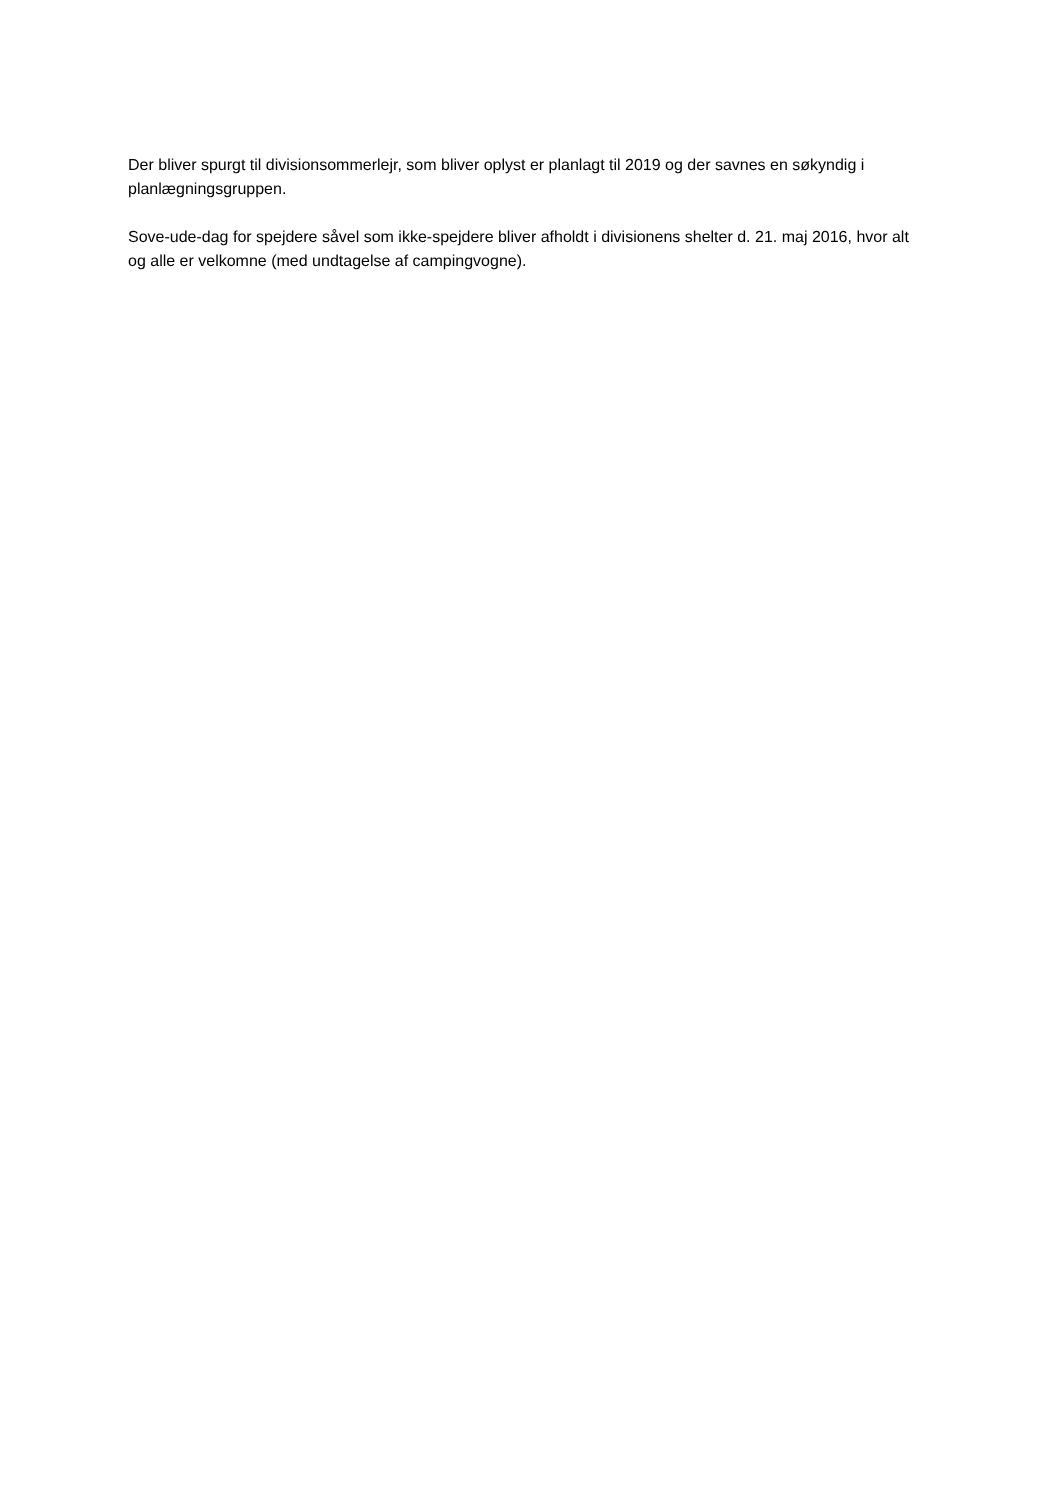Der bliver spurgt til divisionsommerlejr, som bliver oplyst er planlagt til 2019 og der savnes en søkyndig i planlægningsgruppen.
Sove-ude-dag for spejdere såvel som ikke-spejdere bliver afholdt i divisionens shelter d. 21. maj 2016, hvor alt og alle er velkomne (med undtagelse af campingvogne).